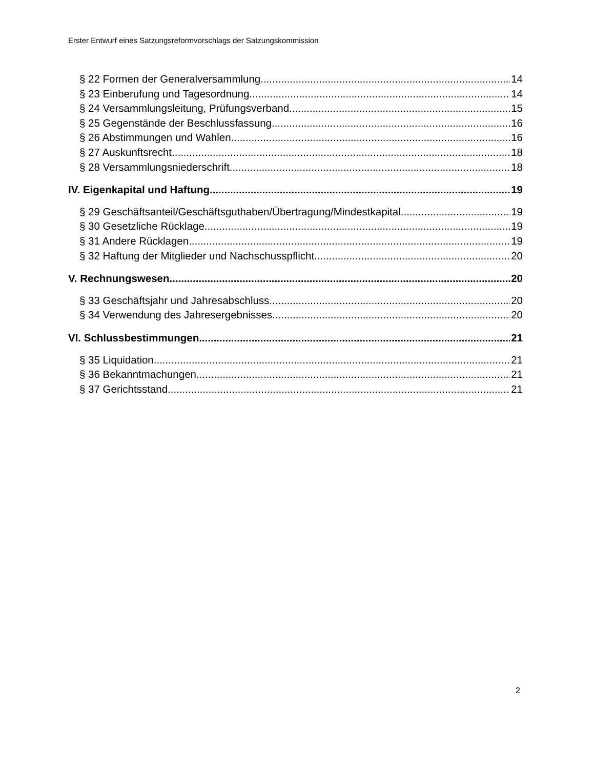Erster Entwurf eines Satzungsreformvorschlags der Satzungskommission
§ 22 Formen der Generalversammlung 14
§ 23 Einberufung und Tagesordnung 14
§ 24 Versammlungsleitung, Prüfungsverband 15
§ 25 Gegenstände der Beschlussfassung 16
§ 26 Abstimmungen und Wahlen 16
§ 27 Auskunftsrecht 18
§ 28 Versammlungsniederschrift 18
IV. Eigenkapital und Haftung 19
§ 29 Geschäftsanteil/Geschäftsguthaben/Übertragung/Mindestkapital 19
§ 30 Gesetzliche Rücklage 19
§ 31 Andere Rücklagen 19
§ 32 Haftung der Mitglieder und Nachschusspflicht 20
V. Rechnungswesen 20
§ 33 Geschäftsjahr und Jahresabschluss 20
§ 34 Verwendung des Jahresergebnisses 20
VI. Schlussbestimmungen 21
§ 35 Liquidation 21
§ 36 Bekanntmachungen 21
§ 37 Gerichtsstand 21
2